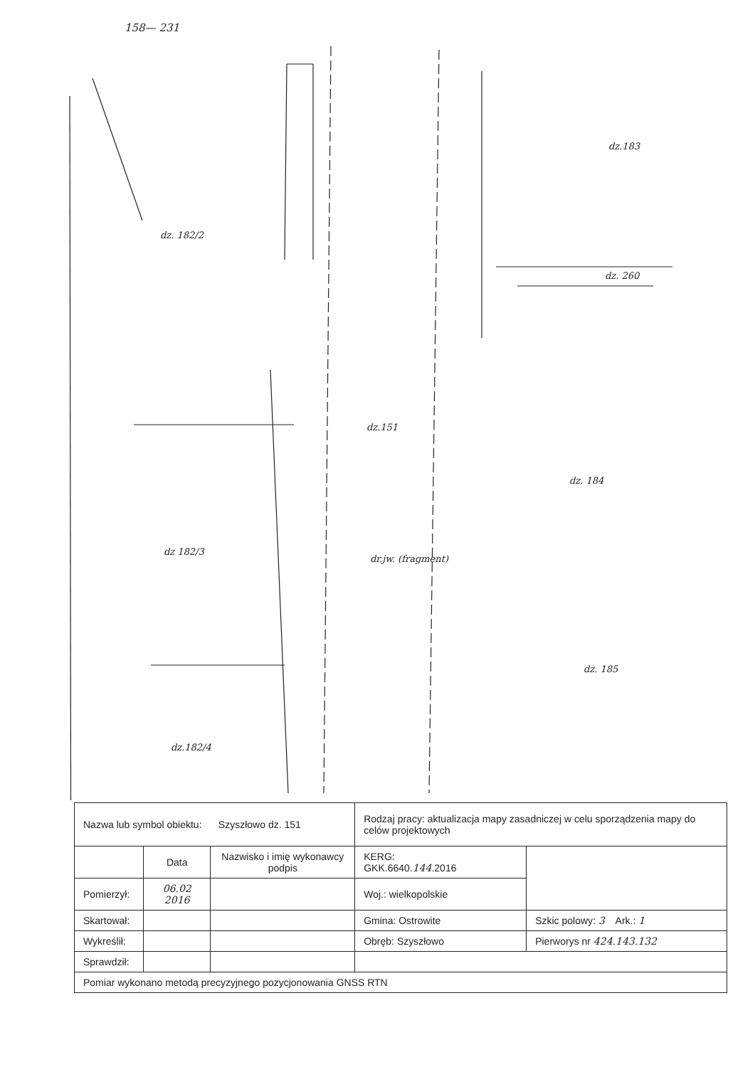158— 231
dz. 182/2
dz.183
dz. 260
dz.151
dz. 184
dz 182/3
dz. 185
dz.182/4
dr.jw. (fragment)
| Nazwa lub symbol obiektu: Szyszłowo dz. 151 | | | Rodzaj pracy: aktualizacja mapy zasadniczej w celu sporządzenia mapy do celów projektowych | |
| | Data | Nazwisko i imię wykonawcy podpis | KERG: GKK.6640. 144 .2016 | |
| Pomierzył: | 06.02 2016 | | Woj.: wielkopolskie | |
| Skartował: | | | Gmina: Ostrowite | Szkic polowy: 3 Ark.: 1 |
| Wykreślił: | | | Obręb: Szyszłowo | Pierworys nr 424.143.132 |
| Sprawdził: | | | | |
| Pomiar wykonano metodą precyzyjnego pozycjonowania GNSS RTN | | | | |